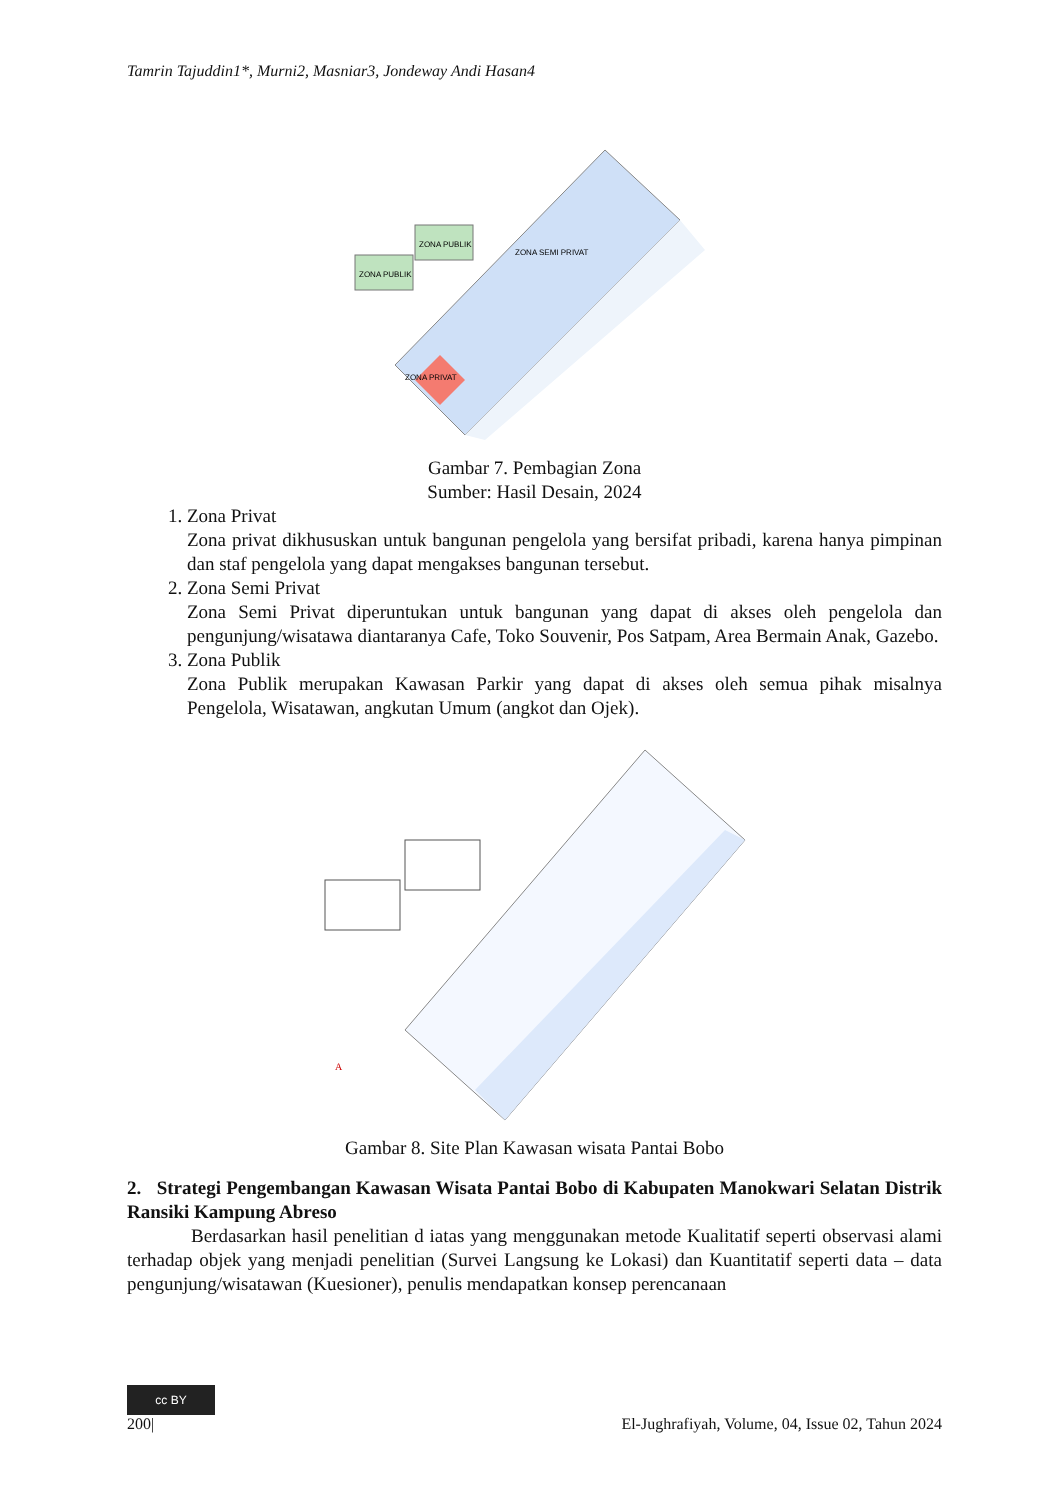Tamrin Tajuddin1*, Murni2, Masniar3, Jondeway Andi Hasan4
ZONA PUBLIK
ZONA PUBLIK
ZONA PRIVAT
ZONA SEMI PRIVAT
Gambar 7. Pembagian Zona
Sumber: Hasil Desain, 2024
1. Zona Privat
Zona privat dikhususkan untuk bangunan pengelola yang bersifat pribadi, karena hanya pimpinan dan staf pengelola yang dapat mengakses bangunan tersebut.
2. Zona Semi Privat
Zona Semi Privat diperuntukan untuk bangunan yang dapat di akses oleh pengelola dan pengunjung/wisatawa diantaranya Cafe, Toko Souvenir, Pos Satpam, Area Bermain Anak, Gazebo.
3. Zona Publik
Zona Publik merupakan Kawasan Parkir yang dapat di akses oleh semua pihak misalnya Pengelola, Wisatawan, angkutan Umum (angkot dan Ojek).
A
Gambar 8. Site Plan Kawasan wisata Pantai Bobo
2. Strategi Pengembangan Kawasan Wisata Pantai Bobo di Kabupaten Manokwari Selatan Distrik Ransiki Kampung Abreso
Berdasarkan hasil penelitian d iatas yang menggunakan metode Kualitatif seperti observasi alami terhadap objek yang menjadi penelitian (Survei Langsung ke Lokasi) dan Kuantitatif seperti data – data pengunjung/wisatawan (Kuesioner), penulis mendapatkan konsep perencanaan
cc BY
200| El-Jughrafiyah, Volume, 04, Issue 02, Tahun 2024